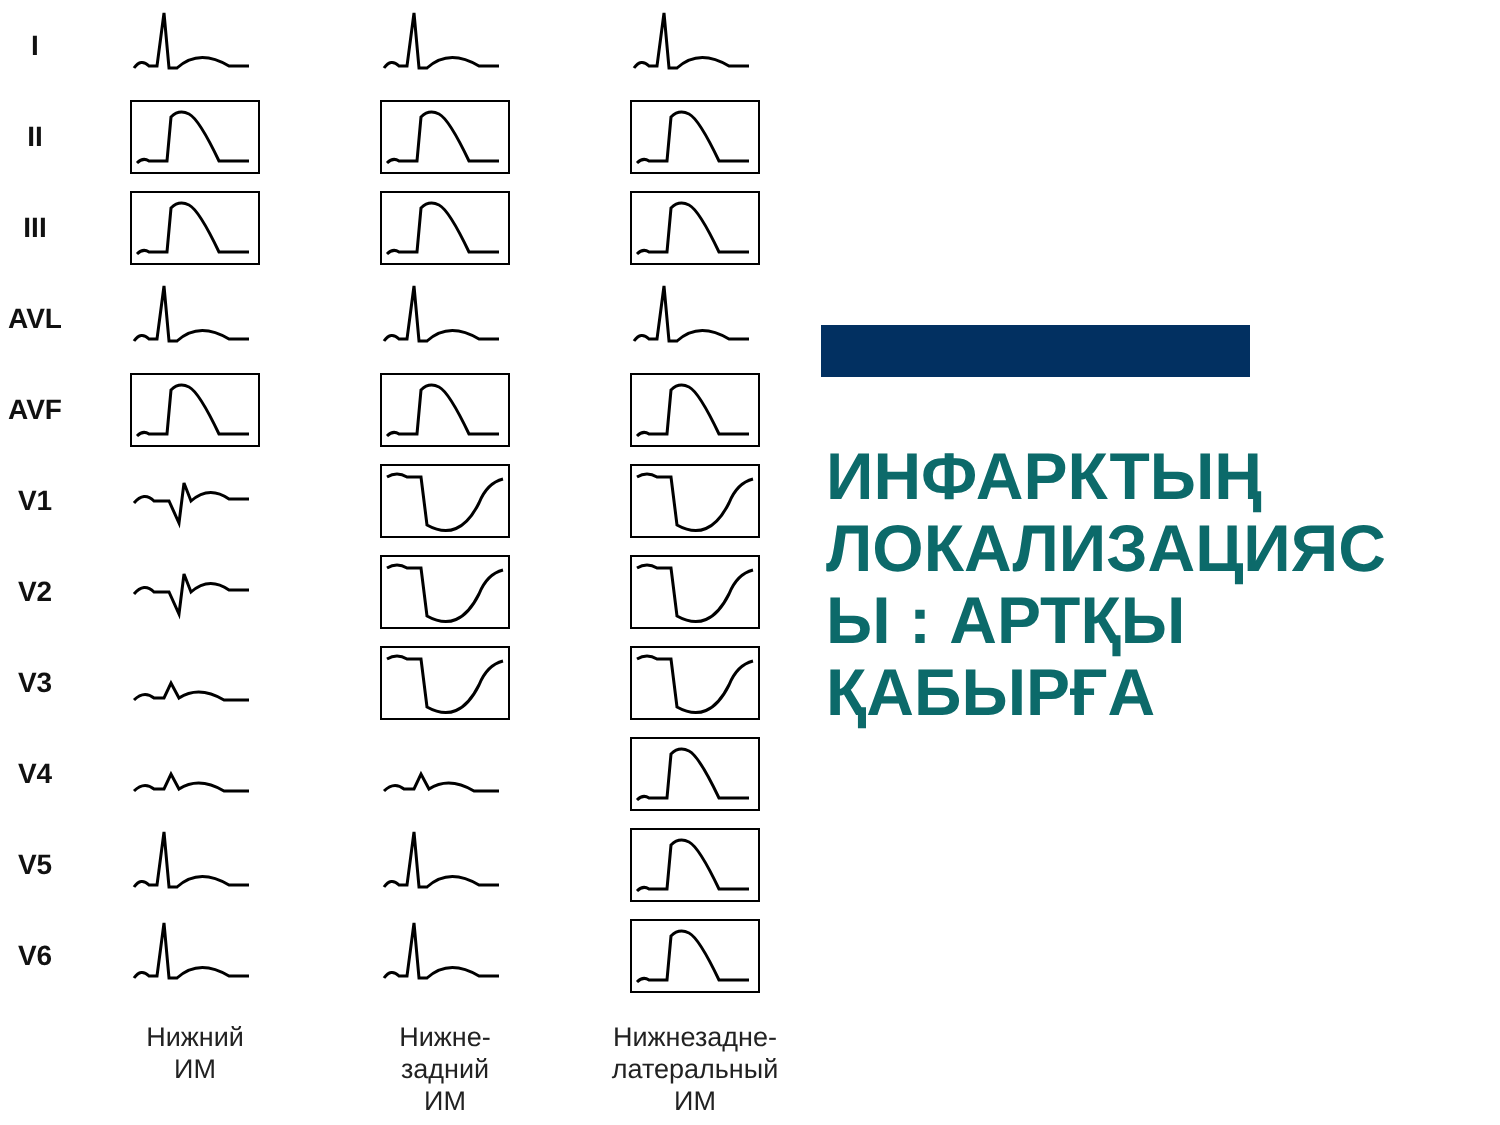I
II
III
AVL
AVF
V1
V2
V3
V4
V5
V6
Нижний
ИМ
Нижне-
задний
ИМ
Нижнезадне-
латеральный
ИМ
ИНФАРКТЫҢ
ЛОКАЛИЗАЦИЯС
Ы : АРТҚЫ
ҚАБЫРҒА